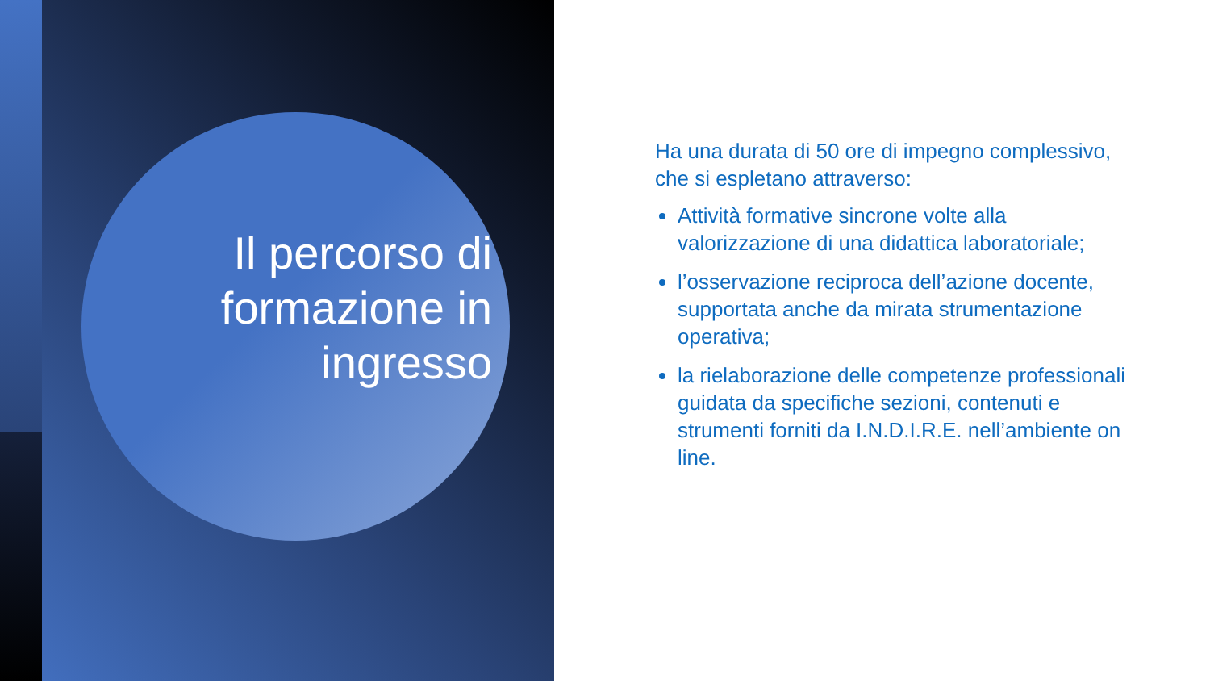Il percorso di formazione in ingresso
Ha una durata di 50 ore di impegno complessivo, che si espletano attraverso:
Attività formative sincrone volte alla valorizzazione di una didattica laboratoriale;
l’osservazione reciproca dell’azione docente, supportata anche da mirata strumentazione operativa;
la rielaborazione delle competenze professionali guidata da specifiche sezioni, contenuti e strumenti forniti da I.N.D.I.R.E. nell’ambiente on line.